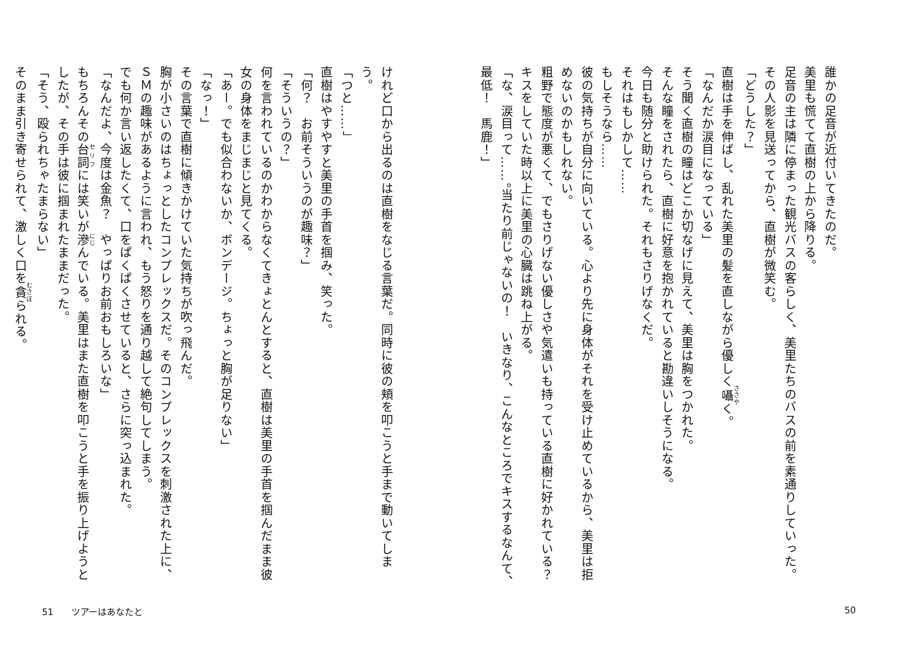誰かの足音が近付いてきたのだ。
美里も慌てて直樹の上から降りる。
足音の主は隣に停まった観光バスの客らしく、美里たちのバスの前を素通りしていった。
その人影を見送ってから、直樹が微笑む。
「どうした？」
直樹は手を伸ばし、乱れた美里の髪を直しながら優しく囁く。
「なんだか涙目になっている」
そう聞く直樹の瞳はどこか切なげに見えて、美里は胸をつかれた。
そんな瞳をされたら、直樹に好意を抱かれていると勘違いしそうになる。
今日も随分と助けられた。それもさりげなくだ。
それはもしかして……
もしそうなら……
彼の気持ちが自分に向いている。心より先に身体がそれを受け止めているから、美里は拒めないのかもしれない。
粗野で態度が悪くて、でもさりげない優しさや気遣いも持っている直樹に好かれている？
キスをしていた時以上に美里の心臓は跳ね上がる。
「な、涙目って……。当たり前じゃないの！　いきなり、こんなところでキスするなんて、最低！　馬鹿！」
けれど口から出るのは直樹をなじる言葉だ。同時に彼の頬を叩こうと手まで動いてしまう。
「つと……」
直樹はやすやすと美里の手首を掴み、笑った。
「何？　お前そういうのが趣味？」
「そういうの？」
何を言われているのかわからなくてきょとんとすると、直樹は美里の手首を掴んだまま彼女の身体をまじまじと見てくる。
「あー。でも似合わないか、ボンデージ。ちょっと胸が足りない」
「なっ！」
その言葉で直樹に傾きかけていた気持ちが吹っ飛んだ。
胸が小さいのはちょっとしたコンプレックスだ。そのコンプレックスを刺激された上に、ＳＭの趣味があるように言われ、もう怒りを通り越して絶句してしまう。
でも何か言い返したくて、口をぱくぱくさせていると、さらに突っ込まれた。
「なんだよ、今度は金魚？　やっぱりお前おもしろいな」
もちろんその台詞には笑いが滲んでいる。美里はまた直樹を叩こうと手を振り上げようとしたが、その手は彼に掴まれたままだった。
「そう、殴られちゃたまらない」
そのまま引き寄せられて、激しく口を貪られる。
51　　ツアーはあなたと 50